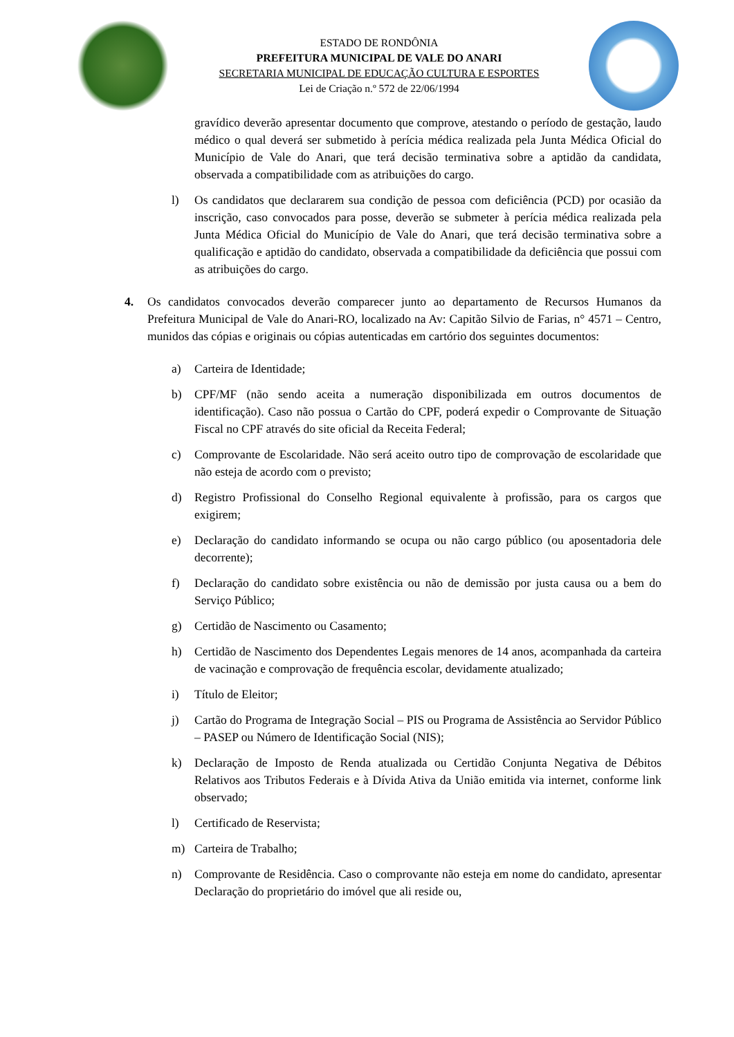ESTADO DE RONDÔNIA
PREFEITURA MUNICIPAL DE VALE DO ANARI
SECRETARIA MUNICIPAL DE EDUCAÇÃO CULTURA E ESPORTES
Lei de Criação n.º 572 de 22/06/1994
gravídico deverão apresentar documento que comprove, atestando o período de gestação, laudo médico o qual deverá ser submetido à perícia médica realizada pela Junta Médica Oficial do Município de Vale do Anari, que terá decisão terminativa sobre a aptidão da candidata, observada a compatibilidade com as atribuições do cargo.
l) Os candidatos que declararem sua condição de pessoa com deficiência (PCD) por ocasião da inscrição, caso convocados para posse, deverão se submeter à perícia médica realizada pela Junta Médica Oficial do Município de Vale do Anari, que terá decisão terminativa sobre a qualificação e aptidão do candidato, observada a compatibilidade da deficiência que possui com as atribuições do cargo.
4. Os candidatos convocados deverão comparecer junto ao departamento de Recursos Humanos da Prefeitura Municipal de Vale do Anari-RO, localizado na Av: Capitão Silvio de Farias, n° 4571 – Centro, munidos das cópias e originais ou cópias autenticadas em cartório dos seguintes documentos:
a) Carteira de Identidade;
b) CPF/MF (não sendo aceita a numeração disponibilizada em outros documentos de identificação). Caso não possua o Cartão do CPF, poderá expedir o Comprovante de Situação Fiscal no CPF através do site oficial da Receita Federal;
c) Comprovante de Escolaridade. Não será aceito outro tipo de comprovação de escolaridade que não esteja de acordo com o previsto;
d) Registro Profissional do Conselho Regional equivalente à profissão, para os cargos que exigirem;
e) Declaração do candidato informando se ocupa ou não cargo público (ou aposentadoria dele decorrente);
f) Declaração do candidato sobre existência ou não de demissão por justa causa ou a bem do Serviço Público;
g) Certidão de Nascimento ou Casamento;
h) Certidão de Nascimento dos Dependentes Legais menores de 14 anos, acompanhada da carteira de vacinação e comprovação de frequência escolar, devidamente atualizado;
i) Título de Eleitor;
j) Cartão do Programa de Integração Social – PIS ou Programa de Assistência ao Servidor Público – PASEP ou Número de Identificação Social (NIS);
k) Declaração de Imposto de Renda atualizada ou Certidão Conjunta Negativa de Débitos Relativos aos Tributos Federais e à Dívida Ativa da União emitida via internet, conforme link observado;
l) Certificado de Reservista;
m) Carteira de Trabalho;
n) Comprovante de Residência. Caso o comprovante não esteja em nome do candidato, apresentar Declaração do proprietário do imóvel que ali reside ou,